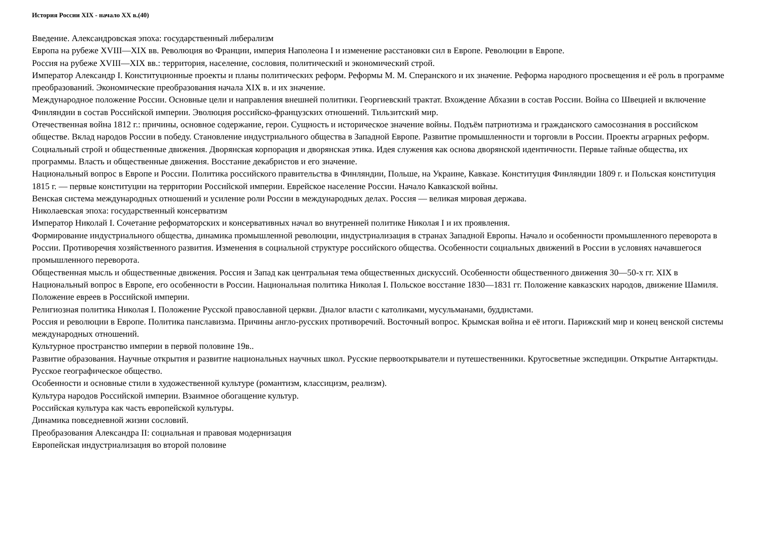История России XIX - начало XX в.(40)
Введение. Александровская эпоха: государственный либерализм
Европа на рубеже XVIII—XIX вв. Революция во Франции, империя Наполеона I и изменение расстановки сил в Европе. Революции в Европе.
Россия на рубеже XVIII—XIX вв.: территория, население, сословия, политический и экономический строй.
Император Александр I. Конституционные проекты и планы политических реформ. Реформы М. М. Сперанского и их значение. Реформа народного просвещения и её роль в программе преобразований. Экономические преобразования начала XIX в. и их значение.
Международное положение России. Основные цели и направления внешней политики. Георгиевский трактат. Вхождение Абхазии в состав России. Война со Швецией и включение Финляндии в состав Российской империи. Эволюция российско-французских отношений. Тильзитский мир.
Отечественная война 1812 г.: причины, основное содержание, герои. Сущность и историческое значение войны. Подъём патриотизма и гражданского самосознания в российском обществе. Вклад народов России в победу. Становление индустриального общества в Западной Европе. Развитие промышленности и торговли в России. Проекты аграрных реформ.
Социальный строй и общественные движения. Дворянская корпорация и дворянская этика. Идея служения как основа дворянской идентичности. Первые тайные общества, их программы. Власть и общественные движения. Восстание декабристов и его значение.
Национальный вопрос в Европе и России. Политика российского правительства в Финляндии, Польше, на Украине, Кавказе. Конституция Финляндии 1809 г. и Польская конституция 1815 г. — первые конституции на территории Российской империи. Еврейское население России. Начало Кавказской войны.
Венская система международных отношений и усиление роли России в международных делах. Россия — великая мировая держава.
Николаевская эпоха: государственный консерватизм
Император Николай I. Сочетание реформаторских и консервативных начал во внутренней политике Николая I и их проявления.
Формирование индустриального общества, динамика промышленной революции, индустриализация в странах Западной Европы. Начало и особенности промышленного переворота в России. Противоречия хозяйственного развития. Изменения в социальной структуре российского общества. Особенности социальных движений в России в условиях начавшегося промышленного переворота.
Общественная мысль и общественные движения. Россия и Запад как центральная тема общественных дискуссий. Особенности общественного движения 30—50-х гг. XIX в Национальный вопрос в Европе, его особенности в России. Национальная политика Николая I. Польское восстание 1830—1831 гг. Положение кавказских народов, движение Шамиля. Положение евреев в Российской империи.
Религиозная политика Николая I. Положение Русской православной церкви. Диалог власти с католиками, мусульманами, буддистами.
Россия и революции в Европе. Политика панславизма. Причины англо-русских противоречий. Восточный вопрос. Крымская война и её итоги. Парижский мир и конец венской системы международных отношений.
Культурное пространство империи в первой половине 19в..
Развитие образования. Научные открытия и развитие национальных научных школ. Русские первооткрыватели и путешественники. Кругосветные экспедиции. Открытие Антарктиды. Русское географическое общество.
Особенности и основные стили в художественной культуре (романтизм, классицизм, реализм).
Культура народов Российской империи. Взаимное обогащение культур.
Российская культура как часть европейской культуры.
Динамика повседневной жизни сословий.
Преобразования Александра II: социальная и правовая модернизация
Европейская индустриализация во второй половине